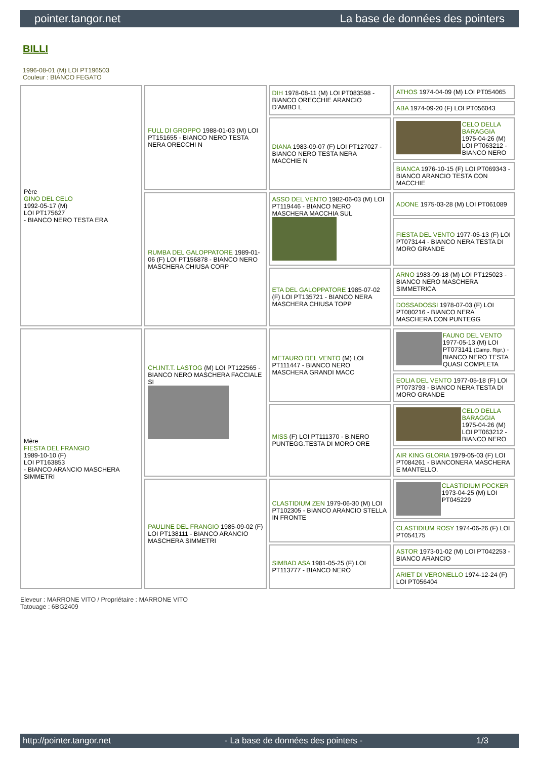pointer.tangor.net La base de données des pointers
BILLI
1996-08-01 (M) LOI PT196503
Couleur : BIANCO FEGATO
| Père GINO DEL CELO 1992-05-17 (M) LOI PT175627 - BIANCO NERO TESTA ERA | FULL DI GROPPO 1988-01-03 (M) LOI PT151655 - BIANCO NERO TESTA NERA ORECCHI N | DIH 1978-08-11 (M) LOI PT083598 - BIANCO ORECCHIE ARANCIO D'AMBO L | ATHOS 1974-04-09 (M) LOI PT054065 |
| | | | ABA 1974-09-20 (F) LOI PT056043 |
| | | DIANA 1983-09-07 (F) LOI PT127027 - BIANCO NERO TESTA NERA MACCHIE N | CELO DELLA BARAGGIA 1975-04-26 (M) LOI PT063212 - BIANCO NERO |
| | | | BIANCA 1976-10-15 (F) LOI PT069343 - BIANCO ARANCIO TESTA CON MACCHIE |
| | RUMBA DEL GALOPPATORE 1989-01-06 (F) LOI PT156878 - BIANCO NERO MASCHERA CHIUSA CORP | ASSO DEL VENTO 1982-06-03 (M) LOI PT119446 - BIANCO NERO MASCHERA MACCHIA SUL | ADONE 1975-03-28 (M) LOI PT061089 |
| | | | FIESTA DEL VENTO 1977-05-13 (F) LOI PT073144 - BIANCO NERA TESTA DI MORO GRANDE |
| | | ETA DEL GALOPPATORE 1985-07-02 (F) LOI PT135721 - BIANCO NERA MASCHERA CHIUSA TOPP | ARNO 1983-09-18 (M) LOI PT125023 - BIANCO NERO MASCHERA SIMMETRICA |
| | | | DOSSADOSSI 1978-07-03 (F) LOI PT080216 - BIANCO NERA MASCHERA CON PUNTEGG |
| Mère FIESTA DEL FRANGIO 1989-10-10 (F) LOI PT163853 - BIANCO ARANCIO MASCHERA SIMMETRI | CH.INT.T. LASTOG (M) LOI PT122565 - BIANCO NERO MASCHERA FACCIALE SI | METAURO DEL VENTO (M) LOI PT111447 - BIANCO NERO MASCHERA GRANDI MACC | FAUNO DEL VENTO 1977-05-13 (M) LOI PT073141 (Camp. Ripr.) - BIANCO NERO TESTA QUASI COMPLETA |
| | | | EOLIA DEL VENTO 1977-05-18 (F) LOI PT073793 - BIANCO NERA TESTA DI MORO GRANDE |
| | | MISS (F) LOI PT111370 - B.NERO PUNTEGG.TESTA DI MORO ORE | CELO DELLA BARAGGIA 1975-04-26 (M) LOI PT063212 - BIANCO NERO |
| | | | AIR KING GLORIA 1979-05-03 (F) LOI PT084261 - BIANCONERA MASCHERA E MANTELLO. |
| | PAULINE DEL FRANGIO 1985-09-02 (F) LOI PT138111 - BIANCO ARANCIO MASCHERA SIMMETRI | CLASTIDIUM ZEN 1979-06-30 (M) LOI PT102305 - BIANCO ARANCIO STELLA IN FRONTE | CLASTIDIUM POCKER 1973-04-25 (M) LOI PT045229 |
| | | | CLASTIDIUM ROSY 1974-06-26 (F) LOI PT054175 |
| | | SIMBAD ASA 1981-05-25 (F) LOI PT113777 - BIANCO NERO | ASTOR 1973-01-02 (M) LOI PT042253 - BIANCO ARANCIO |
| | | | ARIET DI VERONELLO 1974-12-24 (F) LOI PT056404 |
Eleveur : MARRONE VITO / Propriétaire : MARRONE VITO
Tatouage : 6BG2409
http://pointer.tangor.net - La base de données des pointers - 1/3